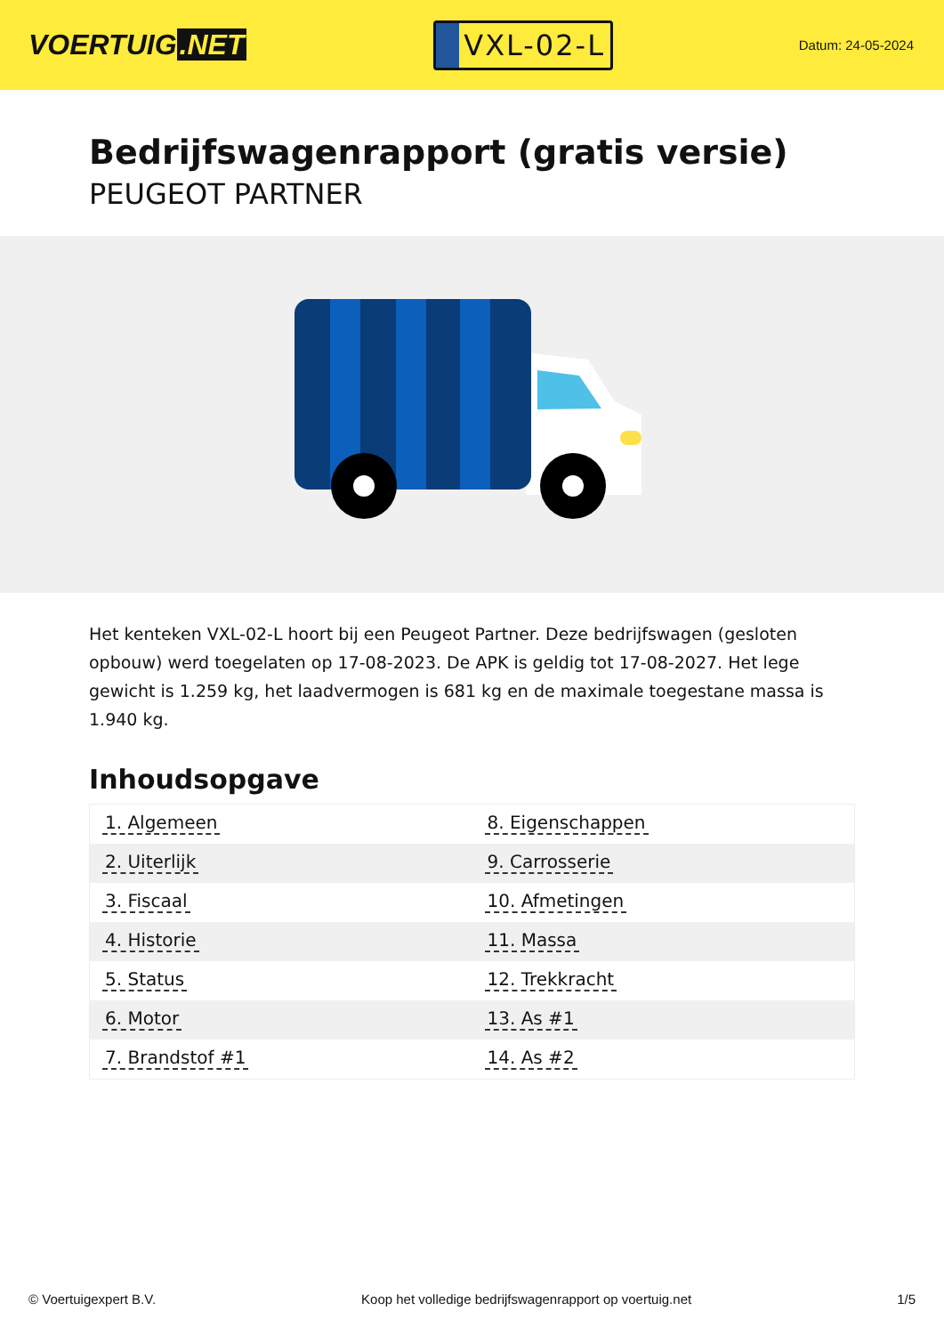VOERTUIG.NET
VXL-02-L
Datum: 24-05-2024
Bedrijfswagenrapport (gratis versie)
PEUGEOT PARTNER
Het kenteken VXL-02-L hoort bij een Peugeot Partner. Deze bedrijfswagen (gesloten opbouw) werd toegelaten op 17-08-2023. De APK is geldig tot 17-08-2027. Het lege gewicht is 1.259 kg, het laadvermogen is 681 kg en de maximale toegestane massa is 1.940 kg.
Inhoudsopgave
| 1. Algemeen | 8. Eigenschappen |
| 2. Uiterlijk | 9. Carrosserie |
| 3. Fiscaal | 10. Afmetingen |
| 4. Historie | 11. Massa |
| 5. Status | 12. Trekkracht |
| 6. Motor | 13. As #1 |
| 7. Brandstof #1 | 14. As #2 |
© Voertuigexpert B.V. Koop het volledige bedrijfswagenrapport op voertuig.net 1/5